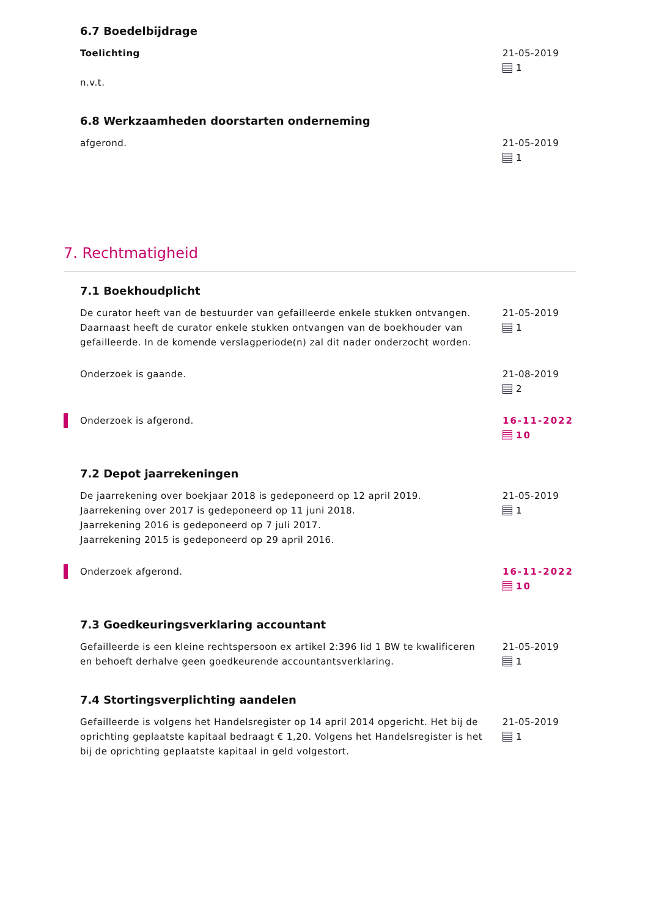6.7 Boedelbijdrage
Toelichting
n.v.t.
21-05-2019
1
6.8 Werkzaamheden doorstarten onderneming
afgerond. 21-05-2019
1
7. Rechtmatigheid
7.1 Boekhoudplicht
De curator heeft van de bestuurder van gefailleerde enkele stukken ontvangen. Daarnaast heeft de curator enkele stukken ontvangen van de boekhouder van gefailleerde. In de komende verslagperiode(n) zal dit nader onderzocht worden.
21-05-2019
1
Onderzoek is gaande. 21-08-2019
2
Onderzoek is afgerond. 16-11-2022
10
7.2 Depot jaarrekeningen
De jaarrekening over boekjaar 2018 is gedeponeerd op 12 april 2019.
Jaarrekening over 2017 is gedeponeerd op 11 juni 2018.
Jaarrekening 2016 is gedeponeerd op 7 juli 2017.
Jaarrekening 2015 is gedeponeerd op 29 april 2016.
21-05-2019
1
Onderzoek afgerond. 16-11-2022
10
7.3 Goedkeuringsverklaring accountant
Gefailleerde is een kleine rechtspersoon ex artikel 2:396 lid 1 BW te kwalificeren en behoeft derhalve geen goedkeurende accountantsverklaring.
21-05-2019
1
7.4 Stortingsverplichting aandelen
Gefailleerde is volgens het Handelsregister op 14 april 2014 opgericht. Het bij de oprichting geplaatste kapitaal bedraagt € 1,20. Volgens het Handelsregister is het bij de oprichting geplaatste kapitaal in geld volgestort.
21-05-2019
1